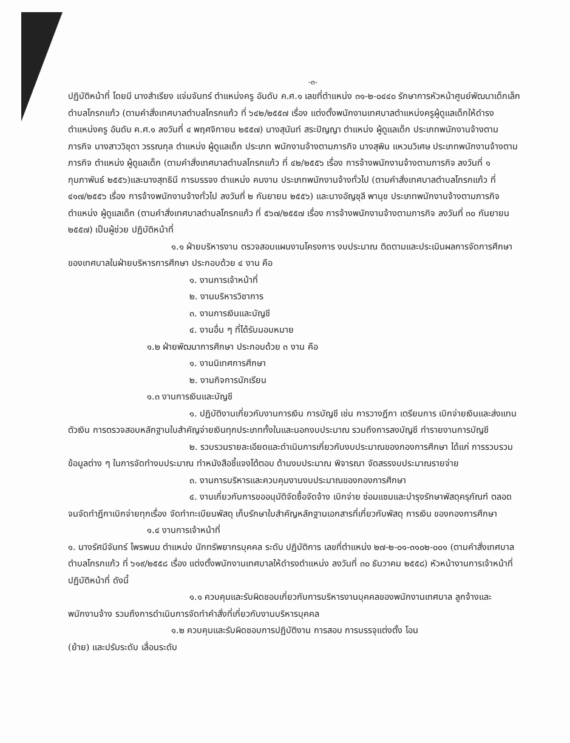-๓-
ปฏิบัติหน้าที่ โดยมี นางสำเรียง แจ่มจันทร์ ตำแหน่งครู อันดับ ค.ศ.๑ เลขที่ตำแหน่ง ๓๑-๒-๐๔๔๐ รักษาการหัวหน้าศูนย์พัฒนาเด็กเล็กตำบลโกรกแก้ว (ตามคำสั่งเทศบาลตำบลโกรกแก้ว ที่ ๖๔๒/๒๕๕๗ เรื่อง แต่งตั้งพนักงานเทศบาลตำแหน่งครูผู้ดูแลเด็กให้ดำรงตำแหน่งครู อันดับ ค.ศ.๑ ลงวันที่ ๔ พฤศจิกายน ๒๕๕๗) นางสุนันท์ สระปัญญา ตำแหน่ง ผู้ดูแลเด็ก ประเภทพนักงานจ้างตามภารกิจ นางสาววิชุดา วรรณกุล ตำแหน่ง ผู้ดูแลเด็ก ประเภท พนักงานจ้างตามภารกิจ นางสุพิน แหวนวิเศษ ประเภทพนักงานจ้างตามภารกิจ ตำแหน่ง ผู้ดูแลเด็ก (ตามคำสั่งเทศบาลตำบลโกรกแก้ว ที่ ๔๒/๒๕๕๖ เรื่อง การจ้างพนักงานจ้างตามภารกิจ ลงวันที่ ๑ กุมภาพันธ์ ๒๕๕๖)และนางสุทธินี การบรรจง ตำแหน่ง คนงาน ประเภทพนักงานจ้างทั่วไป (ตามคำสั่งเทศบาลตำบลโกรกแก้ว ที่ ๔๑๗/๒๕๕๖ เรื่อง การจ้างพนักงานจ้างทั่วไป ลงวันที่ ๒ กันยายน ๒๕๕๖) และนางอัญชุลี พานุช ประเภทพนักงานจ้างตามภารกิจ ตำแหน่ง ผู้ดูแลเด็ก (ตามคำสั่งเทศบาลตำบลโกรกแก้ว ที่ ๕๖๗/๒๕๕๗ เรื่อง การจ้างพนักงานจ้างตามภารกิจ ลงวันที่ ๓๐ กันยายน ๒๕๕๗) เป็นผู้ช่วย ปฏิบัติหน้าที่
๑.๑ ฝ่ายบริหารงาน ตรวจสอบแผนงานโครงการ งบประมาณ ติดตามและประเมินผลการจัดการศึกษาของเทศบาลในฝ่ายบริหารการศึกษา ประกอบด้วย ๔ งาน คือ
๑. งานการเจ้าหน้าที่
๒. งานบริหารวิชาการ
๓. งานการเงินและบัญชี
๔. งานอื่น ๆ ที่ได้รับมอบหมาย
๑.๒ ฝ่ายพัฒนาการศึกษา ประกอบด้วย ๓ งาน คือ
๑. งานนิเทศการศึกษา
๒. งานกิจการนักเรียน
๑.๓ งานการเงินและบัญชี
๑. ปฏิบัติงานเกี่ยวกับงานการเงิน การบัญชี เช่น การวางฎีกา เตรียมการ เบิกจ่ายเงินและส่งแทนตัวเงิน การตรวจสอบหลักฐานใบสำคัญจ่ายเงินทุกประเภททั้งในและนอกงบประมาณ รวมถึงการลงบัญชี ทำรายงานการบัญชี
๒. รวบรวมรายละเอียดและดำเนินการเกี่ยวกับงบประมาณของกองการศึกษา ได้แก่ การรวบรวมข้อมูลต่าง ๆ ในการจัดทำงบประมาณ ทำหนังสือชี้แจงโต้ตอบ ด้านงบประมาณ พิจารณา จัดสรรงบประมาณรายจ่าย
๓. งานการบริหารและควบคุมงานงบประมาณของกองการศึกษา
๔. งานเกี่ยวกับการขออนุมัติจัดซื้อจัดจ้าง เบิกจ่าย ซ่อมแซมและบำรุงรักษาพัสดุครุภัณฑ์ ตลอดจนจัดทำฎีกาเบิกจ่ายทุกเรื่อง จัดทำทะเบียนพัสดุ เก็บรักษาใบสำคัญหลักฐานเอกสารที่เกี่ยวกับพัสดุ การเงิน ของกองการศึกษา
๑.๔ งานการเจ้าหน้าที่
๑. นางรัศมีจันทร์ ไพรพนม ตำแหน่ง นักทรัพยากรบุคคล ระดับ ปฏิบัติการ เลขที่ตำแหน่ง ๒๗-๒-๐๑-๓๑๐๒-๐๐๑ (ตามคำสั่งเทศบาลตำบลโกรกแก้ว ที่ ๖๑๙/๒๕๕๘ เรื่อง แต่งตั้งพนักงานเทศบาลให้ดำรงตำแหน่ง ลงวันที่ ๓๐ ธันวาคม ๒๕๕๘) หัวหน้างานการเจ้าหน้าที่ ปฏิบัติหน้าที่ ดังนี้
๑.๑ ควบคุมและรับผิดชอบเกี่ยวกับการบริหารงานบุคคลของพนักงานเทศบาล ลูกจ้างและพนักงานจ้าง รวมถึงการดำเนินการจัดทำคำสั่งที่เกี่ยวกับงานบริหารบุคคล
๑.๒ ควบคุมและรับผิดชอบการปฏิบัติงาน การสอบ การบรรจุแต่งตั้ง โอน
(ย้าย) และปรับระดับ เลื่อนระดับ